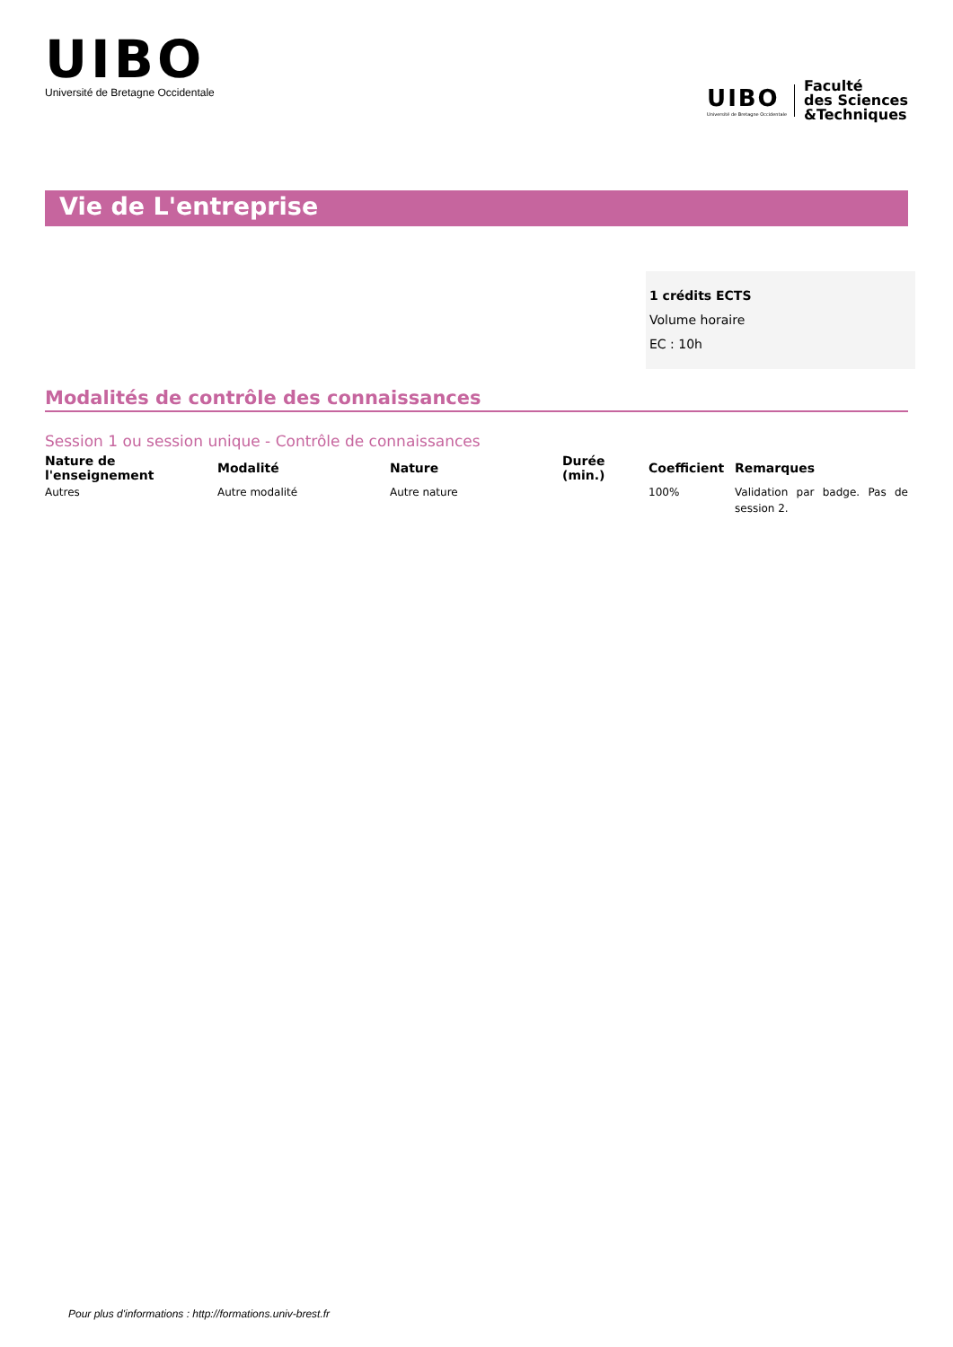UIBO
Université de Bretagne Occidentale
UIBO
Université de Bretagne Occidentale
Faculté
des Sciences
&Techniques
Vie de L'entreprise
1 crédits ECTS
Volume horaire
EC : 10h
Modalités de contrôle des connaissances
Session 1 ou session unique - Contrôle de connaissances
| Nature de l'enseignement | Modalité | Nature | Durée (min.) | Coefficient | Remarques |
| --- | --- | --- | --- | --- | --- |
| Autres | Autre modalité | Autre nature | | 100% | Validation par badge. Pas de session 2. |
Pour plus d'informations : http://formations.univ-brest.fr